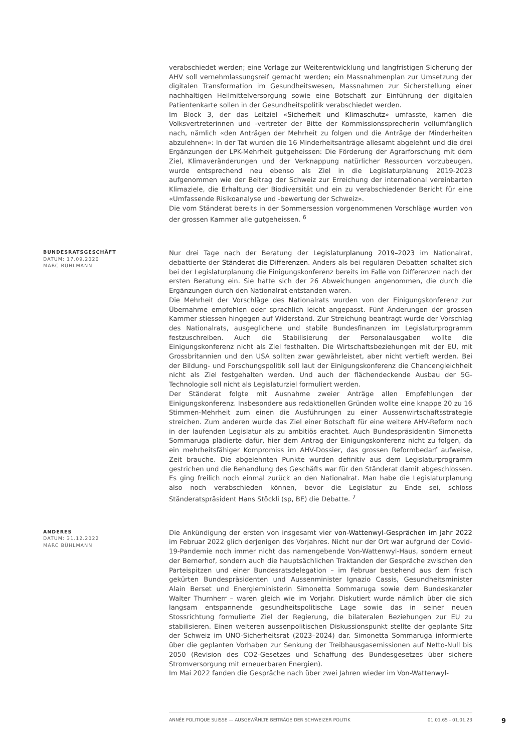verabschiedet werden; eine Vorlage zur Weiterentwicklung und langfristigen Sicherung der AHV soll vernehmlassungsreif gemacht werden; ein Massnahmenplan zur Umsetzung der digitalen Transformation im Gesundheitswesen, Massnahmen zur Sicherstellung einer nachhaltigen Heilmittelversorgung sowie eine Botschaft zur Einführung der digitalen Patientenkarte sollen in der Gesundheitspolitik verabschiedet werden.
Im Block 3, der das Leitziel «Sicherheit und Klimaschutz» umfasste, kamen die Volksvertreterinnen und -vertreter der Bitte der Kommissionssprecherin vollumfänglich nach, nämlich «den Anträgen der Mehrheit zu folgen und die Anträge der Minderheiten abzulehnen»: In der Tat wurden die 16 Minderheitsanträge allesamt abgelehnt und die drei Ergänzungen der LPK-Mehrheit gutgeheissen: Die Förderung der Agrarforschung mit dem Ziel, Klimaveränderungen und der Verknappung natürlicher Ressourcen vorzubeugen, wurde entsprechend neu ebenso als Ziel in die Legislaturplanung 2019-2023 aufgenommen wie der Beitrag der Schweiz zur Erreichung der international vereinbarten Klimaziele, die Erhaltung der Biodiversität und ein zu verabschiedender Bericht für eine «Umfassende Risikoanalyse und -bewertung der Schweiz».
Die vom Ständerat bereits in der Sommersession vorgenommenen Vorschläge wurden von der grossen Kammer alle gutgeheissen. <sup>6</sup>
BUNDESRATSGESCHÄFT
DATUM: 17.09.2020
MARC BÜHLMANN
Nur drei Tage nach der Beratung der Legislaturplanung 2019–2023 im Nationalrat, debattierte der Ständerat die Differenzen. Anders als bei regulären Debatten schaltet sich bei der Legislaturplanung die Einigungskonferenz bereits im Falle von Differenzen nach der ersten Beratung ein. Sie hatte sich der 26 Abweichungen angenommen, die durch die Ergänzungen durch den Nationalrat entstanden waren.
Die Mehrheit der Vorschläge des Nationalrats wurden von der Einigungskonferenz zur Übernahme empfohlen oder sprachlich leicht angepasst. Fünf Änderungen der grossen Kammer stiessen hingegen auf Widerstand. Zur Streichung beantragt wurde der Vorschlag des Nationalrats, ausgeglichene und stabile Bundesfinanzen im Legislaturprogramm festzuschreiben. Auch die Stabilisierung der Personalausgaben wollte die Einigungskonferenz nicht als Ziel festhalten. Die Wirtschaftsbeziehungen mit der EU, mit Grossbritannien und den USA sollten zwar gewährleistet, aber nicht vertieft werden. Bei der Bildung- und Forschungspolitik soll laut der Einigungskonferenz die Chancengleichheit nicht als Ziel festgehalten werden. Und auch der flächendeckende Ausbau der 5G-Technologie soll nicht als Legislaturziel formuliert werden.
Der Ständerat folgte mit Ausnahme zweier Anträge allen Empfehlungen der Einigungskonferenz. Insbesondere aus redaktionellen Gründen wollte eine knappe 20 zu 16 Stimmen-Mehrheit zum einen die Ausführungen zu einer Aussenwirtschaftsstrategie streichen. Zum anderen wurde das Ziel einer Botschaft für eine weitere AHV-Reform noch in der laufenden Legislatur als zu ambitiös erachtet. Auch Bundespräsidentin Simonetta Sommaruga plädierte dafür, hier dem Antrag der Einigungskonferenz nicht zu folgen, da ein mehrheitsfähiger Kompromiss im AHV-Dossier, das grossen Reformbedarf aufweise, Zeit brauche. Die abgelehnten Punkte wurden definitiv aus dem Legislaturprogramm gestrichen und die Behandlung des Geschäfts war für den Ständerat damit abgeschlossen. Es ging freilich noch einmal zurück an den Nationalrat. Man habe die Legislaturplanung also noch verabschieden können, bevor die Legislatur zu Ende sei, schloss Ständeratspräsident Hans Stöckli (sp, BE) die Debatte. <sup>7</sup>
ANDERES
DATUM: 31.12.2022
MARC BÜHLMANN
Die Ankündigung der ersten von insgesamt vier von-Wattenwyl-Gesprächen im Jahr 2022 im Februar 2022 glich derjenigen des Vorjahres. Nicht nur der Ort war aufgrund der Covid-19-Pandemie noch immer nicht das namengebende Von-Wattenwyl-Haus, sondern erneut der Bernerhof, sondern auch die hauptsächlichen Traktanden der Gespräche zwischen den Parteispitzen und einer Bundesratsdelegation – im Februar bestehend aus dem frisch gekürten Bundespräsidenten und Aussenminister Ignazio Cassis, Gesundheitsminister Alain Berset und Energieministerin Simonetta Sommaruga sowie dem Bundeskanzler Walter Thurnherr – waren gleich wie im Vorjahr. Diskutiert wurde nämlich über die sich langsam entspannende gesundheitspolitische Lage sowie das in seiner neuen Stossrichtung formulierte Ziel der Regierung, die bilateralen Beziehungen zur EU zu stabilisieren. Einen weiteren aussenpolitischen Diskussionspunkt stellte der geplante Sitz der Schweiz im UNO-Sicherheitsrat (2023–2024) dar. Simonetta Sommaruga informierte über die geplanten Vorhaben zur Senkung der Treibhausgasemissionen auf Netto-Null bis 2050 (Revision des CO2-Gesetzes und Schaffung des Bundesgesetzes über sichere Stromversorgung mit erneuerbaren Energien).
Im Mai 2022 fanden die Gespräche nach über zwei Jahren wieder im Von-Wattenwyl-
ANNÉE POLITIQUE SUISSE — AUSGEWÄHLTE BEITRÄGE DER SCHWEIZER POLITIK 01.01.65 - 01.01.23
9